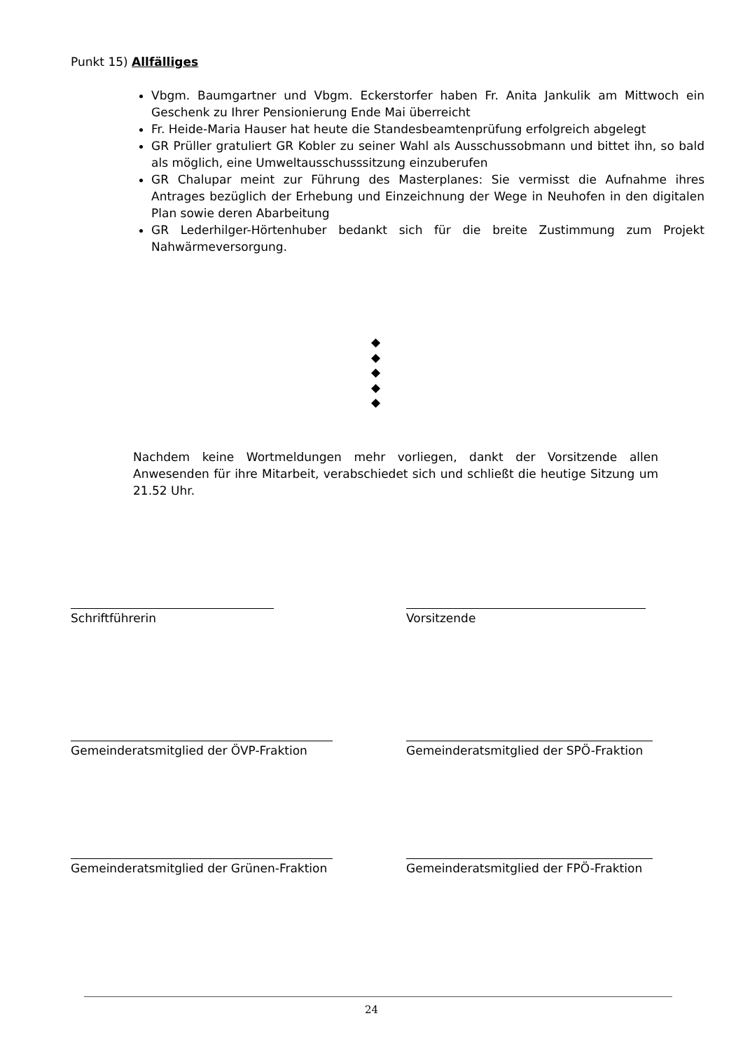Punkt 15) Allfälliges
Vbgm. Baumgartner und Vbgm. Eckerstorfer haben Fr. Anita Jankulik am Mittwoch ein Geschenk zu Ihrer Pensionierung Ende Mai überreicht
Fr. Heide-Maria Hauser hat heute die Standesbeamtenprüfung erfolgreich abgelegt
GR Prüller gratuliert GR Kobler zu seiner Wahl als Ausschussobmann und bittet ihn, so bald als möglich, eine Umweltausschusssitzung einzuberufen
GR Chalupar meint zur Führung des Masterplanes: Sie vermisst die Aufnahme ihres Antrages bezüglich der Erhebung und Einzeichnung der Wege in Neuhofen in den digitalen Plan sowie deren Abarbeitung
GR Lederhilger-Hörtenhuber bedankt sich für die breite Zustimmung zum Projekt Nahwärmeversorgung.
◆
◆
◆
◆
◆
Nachdem keine Wortmeldungen mehr vorliegen, dankt der Vorsitzende allen Anwesenden für ihre Mitarbeit, verabschiedet sich und schließt die heutige Sitzung um 21.52 Uhr.
Schriftführerin Vorsitzende
Gemeinderatsmitglied der ÖVP-Fraktion
Gemeinderatsmitglied der SPÖ-Fraktion
Gemeinderatsmitglied der Grünen-Fraktion
Gemeinderatsmitglied der FPÖ-Fraktion
24